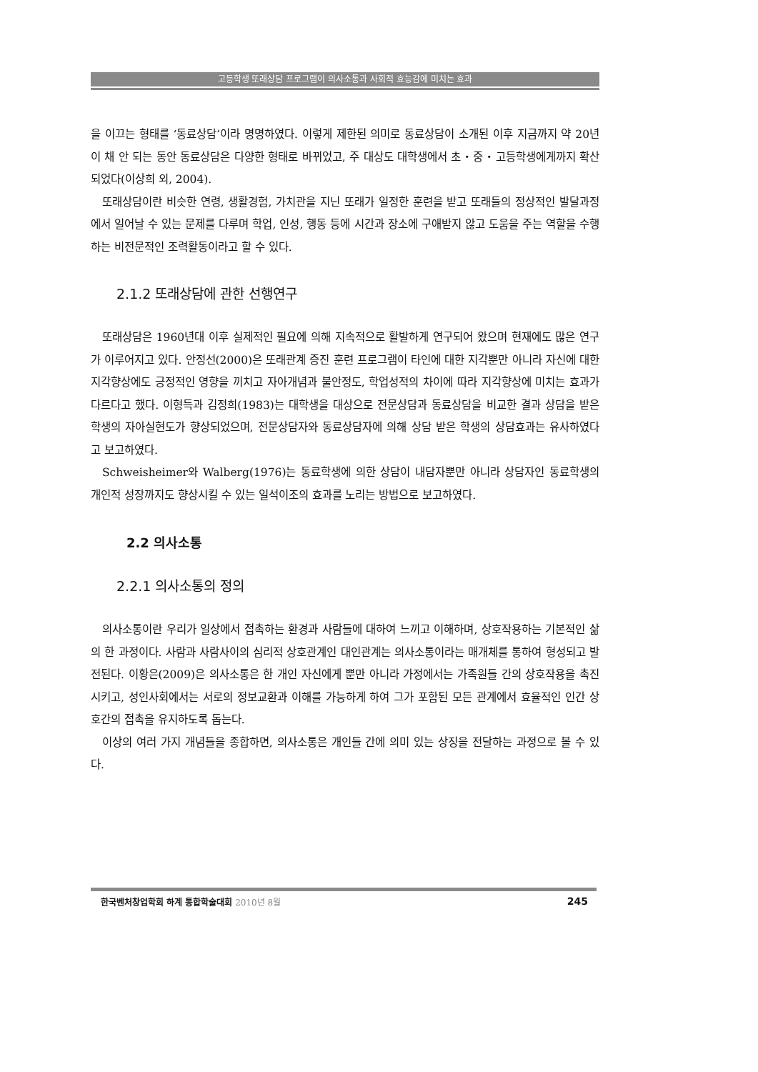고등학생 또래상담 프로그램이 의사소통과 사회적 효능감에 미치는 효과
을 이끄는 형태를 ‘동료상담’이라 명명하였다. 이렇게 제한된 의미로 동료상담이 소개된 이후 지금까지 약 20년이 채 안 되는 동안 동료상담은 다양한 형태로 바뀌었고, 주 대상도 대학생에서 초・중・고등학생에게까지 확산되었다(이상희 외, 2004).
또래상담이란 비슷한 연령, 생활경험, 가치관을 지닌 또래가 일정한 훈련을 받고 또래들의 정상적인 발달과정에서 일어날 수 있는 문제를 다루며 학업, 인성, 행동 등에 시간과 장소에 구애받지 않고 도움을 주는 역할을 수행하는 비전문적인 조력활동이라고 할 수 있다.
2.1.2 또래상담에 관한 선행연구
또래상담은 1960년대 이후 실제적인 필요에 의해 지속적으로 활발하게 연구되어 왔으며 현재에도 많은 연구가 이루어지고 있다. 안정선(2000)은 또래관계 증진 훈련 프로그램이 타인에 대한 지각뿐만 아니라 자신에 대한 지각향상에도 긍정적인 영향을 끼치고 자아개념과 불안정도, 학업성적의 차이에 따라 지각향상에 미치는 효과가 다르다고 했다. 이형득과 김정희(1983)는 대학생을 대상으로 전문상담과 동료상담을 비교한 결과 상담을 받은 학생의 자아실현도가 향상되었으며, 전문상담자와 동료상담자에 의해 상담 받은 학생의 상담효과는 유사하였다고 보고하였다.
Schweisheimer와 Walberg(1976)는 동료학생에 의한 상담이 내담자뿐만 아니라 상담자인 동료학생의 개인적 성장까지도 향상시킬 수 있는 일석이조의 효과를 노리는 방법으로 보고하였다.
2.2 의사소통
2.2.1 의사소통의 정의
의사소통이란 우리가 일상에서 접촉하는 환경과 사람들에 대하여 느끼고 이해하며, 상호작용하는 기본적인 삶의 한 과정이다. 사람과 사람사이의 심리적 상호관계인 대인관계는 의사소통이라는 매개체를 통하여 형성되고 발전된다. 이황은(2009)은 의사소통은 한 개인 자신에게 뿐만 아니라 가정에서는 가족원들 간의 상호작용을 촉진시키고, 성인사회에서는 서로의 정보교환과 이해를 가능하게 하여 그가 포함된 모든 관계에서 효율적인 인간 상호간의 접촉을 유지하도록 돕는다.
이상의 여러 가지 개념들을 종합하면, 의사소통은 개인들 간에 의미 있는 상징을 전달하는 과정으로 볼 수 있다.
한국벤처창업학회 하계 통합학술대회 2010년 8월 245